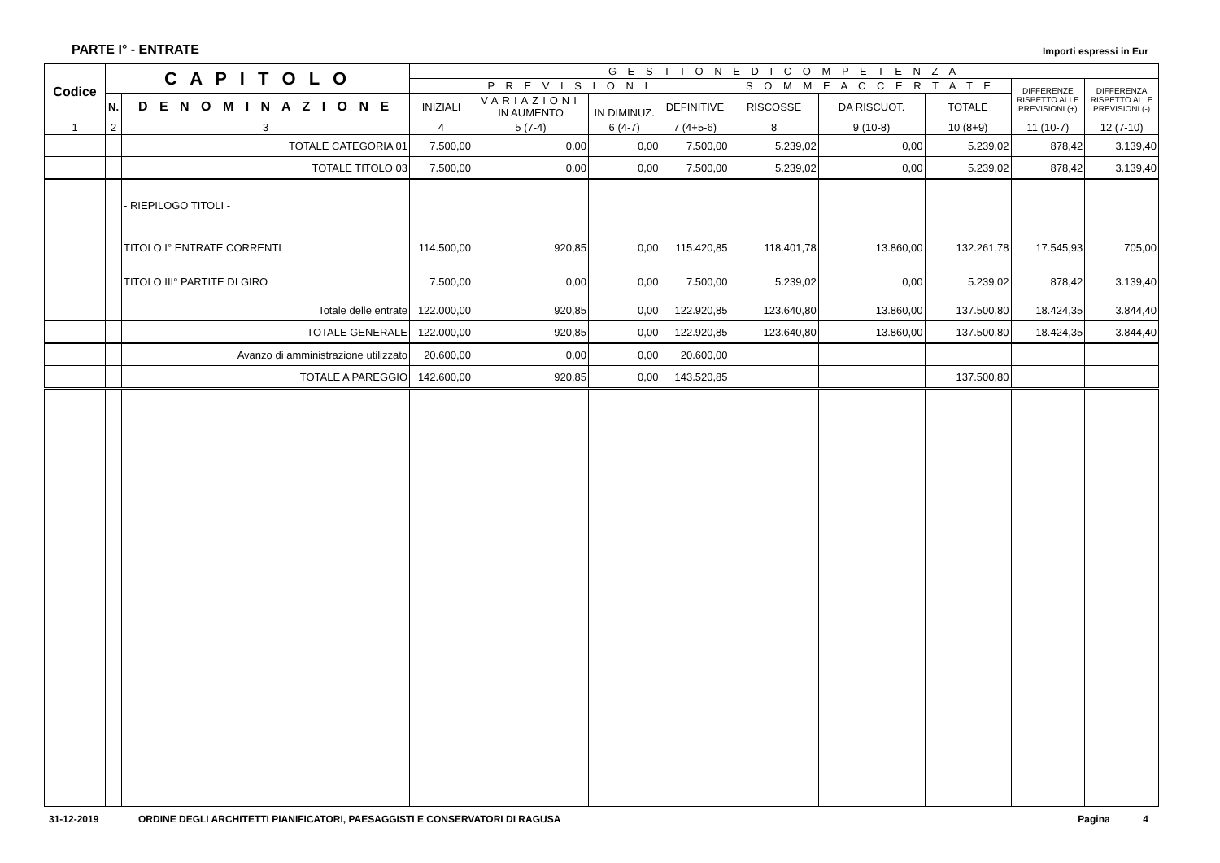PARTE I° - ENTRATE Importi espressi in Eur
| Codice | C A P I T O L O | | G E S T I O N E D I C O M P E T E N Z A | | | | | | | | |
| --- | --- | --- | --- | --- | --- | --- | --- | --- | --- | --- | --- |
| | | | P R E V I S I O N I | | | | S O M M E A C C E R T A T E | | | DIFFERENZE RISPETTO ALLE PREVISIONI (+) | DIFFERENZA RISPETTO ALLE PREVISIONI (-) |
| | N. | D E N O M I N A Z I O N E | INIZIALI | VARIAZIONI IN AUMENTO | IN DIMINUZ. | DEFINITIVE | RISCOSSE | DA RISCUOT. | TOTALE | | |
| 1 | 2 | 3 | 4 | 5 (7-4) | 6 (4-7) | 7 (4+5-6) | 8 | 9 (10-8) | 10 (8+9) | 11 (10-7) | 12 (7-10) |
| | | TOTALE CATEGORIA 01 | 7.500,00 | 0,00 | 0,00 | 7.500,00 | 5.239,02 | 0,00 | 5.239,02 | 878,42 | 3.139,40 |
| | | TOTALE TITOLO 03 | 7.500,00 | 0,00 | 0,00 | 7.500,00 | 5.239,02 | 0,00 | 5.239,02 | 878,42 | 3.139,40 |
| | | - RIEPILOGO TITOLI - | | | | | | | | | |
| | | TITOLO I° ENTRATE CORRENTI | 114.500,00 | 920,85 | 0,00 | 115.420,85 | 118.401,78 | 13.860,00 | 132.261,78 | 17.545,93 | 705,00 |
| | | TITOLO III° PARTITE DI GIRO | 7.500,00 | 0,00 | 0,00 | 7.500,00 | 5.239,02 | 0,00 | 5.239,02 | 878,42 | 3.139,40 |
| | | Totale delle entrate | 122.000,00 | 920,85 | 0,00 | 122.920,85 | 123.640,80 | 13.860,00 | 137.500,80 | 18.424,35 | 3.844,40 |
| | | TOTALE GENERALE | 122.000,00 | 920,85 | 0,00 | 122.920,85 | 123.640,80 | 13.860,00 | 137.500,80 | 18.424,35 | 3.844,40 |
| | | Avanzo di amministrazione utilizzato | 20.600,00 | 0,00 | 0,00 | 20.600,00 | | | | | |
| | | TOTALE A PAREGGIO | 142.600,00 | 920,85 | 0,00 | 143.520,85 | | | 137.500,80 | | |
31-12-2019 ORDINE DEGLI ARCHITETTI PIANIFICATORI, PAESAGGISTI E CONSERVATORI DI RAGUSA Pagina 4